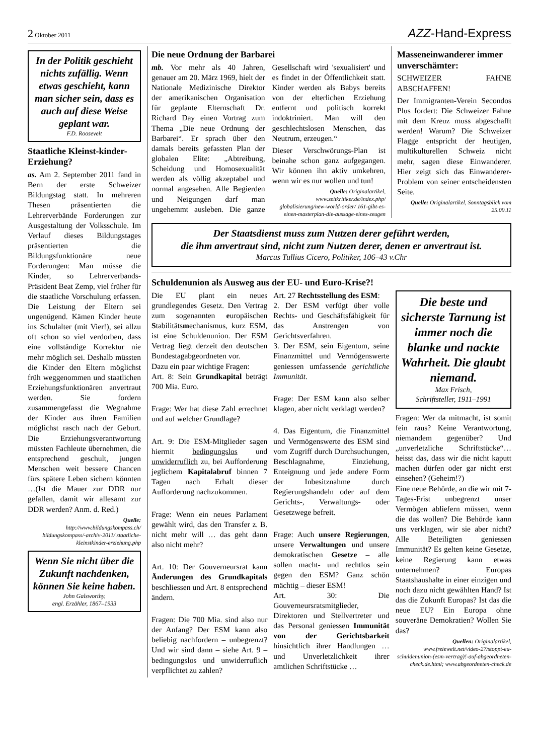2 Oktober 2011
AZZ-Hand-Express
In der Politik geschieht nichts zufällig. Wenn etwas geschieht, kann man sicher sein, dass es auch auf diese Weise geplant war.
F.D. Roosevelt
Staatliche Kleinst-kinder-Erziehung?
as. Am 2. September 2011 fand in Bern der erste Schweizer Bildungstag statt. In mehreren Thesen präsentierten die Lehrerverbände Forderungen zur Ausgestaltung der Volksschule. Im Verlauf dieses Bildungstages präsentierten die Bildungsfunktionäre neue Forderungen: Man müsse die Kinder, so Lehrerverbands-Präsident Beat Zemp, viel früher für die staatliche Vorschulung erfassen. Die Leistung der Eltern sei ungenügend. Kämen Kinder heute ins Schulalter (mit Vier!), sei allzu oft schon so viel verdorben, dass eine vollständige Korrektur nie mehr möglich sei. Deshalb müssten die Kinder den Eltern möglichst früh weggenommen und staatlichen Erziehungsfunktionären anvertraut werden. Sie fordern zusammengefasst die Wegnahme der Kinder aus ihren Familien möglichst rasch nach der Geburt. Die Erziehungsverantwortung müssten Fachleute übernehmen, die entsprechend geschult, jungen Menschen weit bessere Chancen fürs spätere Leben sichern könnten …(Ist die Mauer zur DDR nur gefallen, damit wir allesamt zur DDR werden? Anm. d. Red.)
Quelle:
http://www.bildungskompass.ch/ bildungskompass/-archiv-2011/ staatliche-kleinstkinder-erziehung.php
Wenn Sie nicht über die Zukunft nachdenken, können Sie keine haben.
John Galsworthy,
engl. Erzähler, 1867–1933
Die neue Ordnung der Barbarei
mb. Vor mehr als 40 Jahren, genauer am 20. März 1969, hielt der Nationale Medizinische Direktor der amerikanischen Organisation für geplante Elternschaft Dr. Richard Day einen Vortrag zum Thema „Die neue Ordnung der Barbarei“. Er sprach über den damals bereits gefassten Plan der globalen Elite: „Abtreibung, Scheidung und Homosexualität werden als völlig akzeptabel und normal angesehen. Alle Begierden und Neigungen darf man ungehemmt ausleben. Die ganze Gesellschaft wird 'sexualisiert' und es findet in der Öffentlichkeit statt. Kinder werden als Babys bereits von der elterlichen Erziehung entfernt und politisch korrekt indoktriniert. Man will den geschlechtslosen Menschen, das Neutrum, erzeugen.“
Dieser Verschwörungs-Plan ist beinahe schon ganz aufgegangen. Wir können ihn aktiv umkehren, wenn wir es nur wollen und tun!
Quelle: Originalartikel, www.zeitkritiker.de/index.php/ globalisierung/new-world-order/ 161-gibt-es-einen-masterplan-die-aussage-eines-zeugen
Masseneinwanderer immer unverschämter:
SCHWEIZER FAHNE ABSCHAFFEN!
Der Immigranten-Verein Secondos Plus fordert: Die Schweizer Fahne mit dem Kreuz muss abgeschafft werden! Warum? Die Schweizer Flagge entspricht der heutigen, multikulturellen Schweiz nicht mehr, sagen diese Einwanderer. Hier zeigt sich das Einwanderer-Problem von seiner entscheidensten Seite.
Quelle: Originalartikel, Sonntagsblick vom 25.09.11
Der Staatsdienst muss zum Nutzen derer geführt werden,
die ihm anvertraut sind, nicht zum Nutzen derer, denen er anvertraut ist.
Marcus Tullius Cicero, Politiker, 106–43 v.Chr
Schuldenunion als Ausweg aus der EU- und Euro-Krise?!
Die EU plant ein neues grundlegendes Gesetz. Den Vertrag zum sogenannten europäischen Stabilitätsmechanismus, kurz ESM, ist eine Schuldenunion. Der ESM Vertrag liegt derzeit den deutschen Bundestagabgeordneten vor.
Dazu ein paar wichtige Fragen:
Art. 8: Sein Grundkapital beträgt 700 Mia. Euro.
Frage: Wer hat diese Zahl errechnet und auf welcher Grundlage?
Art. 9: Die ESM-Mitglieder sagen hiermit bedingungslos und unwiderruflich zu, bei Aufforderung jeglichem Kapitalabruf binnen 7 Tagen nach Erhalt dieser Aufforderung nachzukommen.
Frage: Wenn ein neues Parlament gewählt wird, das den Transfer z. B. nicht mehr will … das geht dann also nicht mehr?
Art. 10: Der Gouverneursrat kann Änderungen des Grundkapitals beschliessen und Art. 8 entsprechend ändern.
Fragen: Die 700 Mia. sind also nur der Anfang? Der ESM kann also beliebig nachfordern – unbegrenzt? Und wir sind dann – siehe Art. 9 – bedingungslos und unwiderruflich verpflichtet zu zahlen?
Art. 27 Rechtsstellung des ESM:
2. Der ESM verfügt über volle Rechts- und Geschäftsfähigkeit für das Anstrengen von Gerichtsverfahren.
3. Der ESM, sein Eigentum, seine Finanzmittel und Vermögenswerte geniessen umfassende gerichtliche Immunität.
Frage: Der ESM kann also selber klagen, aber nicht verklagt werden?
4. Das Eigentum, die Finanzmittel und Vermögenswerte des ESM sind vom Zugriff durch Durchsuchungen, Beschlagnahme, Einziehung, Enteignung und jede andere Form der Inbesitznahme durch Regierungshandeln oder auf dem Gerichts-, Verwaltungs- oder Gesetzwege befreit.
Frage: Auch unsere Regierungen, unsere Verwaltungen und unsere demokratischen Gesetze – alle sollen macht- und rechtlos sein gegen den ESM? Ganz schön mächtig – dieser ESM!
Art. 30: Die Gouverneursratsmitglieder, Direktoren und Stellvertreter und das Personal geniessen Immunität von der Gerichtsbarkeit hinsichtlich ihrer Handlungen … und Unverletzlichkeit ihrer amtlichen Schriftstücke …
Die beste und sicherste Tarnung ist immer noch die blanke und nackte Wahrheit. Die glaubt niemand.
Max Frisch,
Schriftsteller, 1911–1991
Fragen: Wer da mitmacht, ist somit fein raus? Keine Verantwortung, niemandem gegenüber? Und „unverletzliche Schriftstücke“… heisst das, dass wir die nicht kaputt machen dürfen oder gar nicht erst einsehen? (Geheim!?)
Eine neue Behörde, an die wir mit 7-Tages-Frist unbegrenzt unser Vermögen abliefern müssen, wenn die das wollen? Die Behörde kann uns verklagen, wir sie aber nicht? Alle Beteiligten geniessen Immunität? Es gelten keine Gesetze, keine Regierung kann etwas unternehmen? Europas Staatshaushalte in einer einzigen und noch dazu nicht gewählten Hand? Ist das die Zukunft Europas? Ist das die neue EU? Ein Europa ohne souveräne Demokratien? Wollen Sie das?
Quellen: Originalartikel, www.freiewelt.net/video-27/stoppt-eu-schuldenunion-(esm-vertrag)!-auf-abgeordneten-check.de.html; www.abgeordneten-check.de